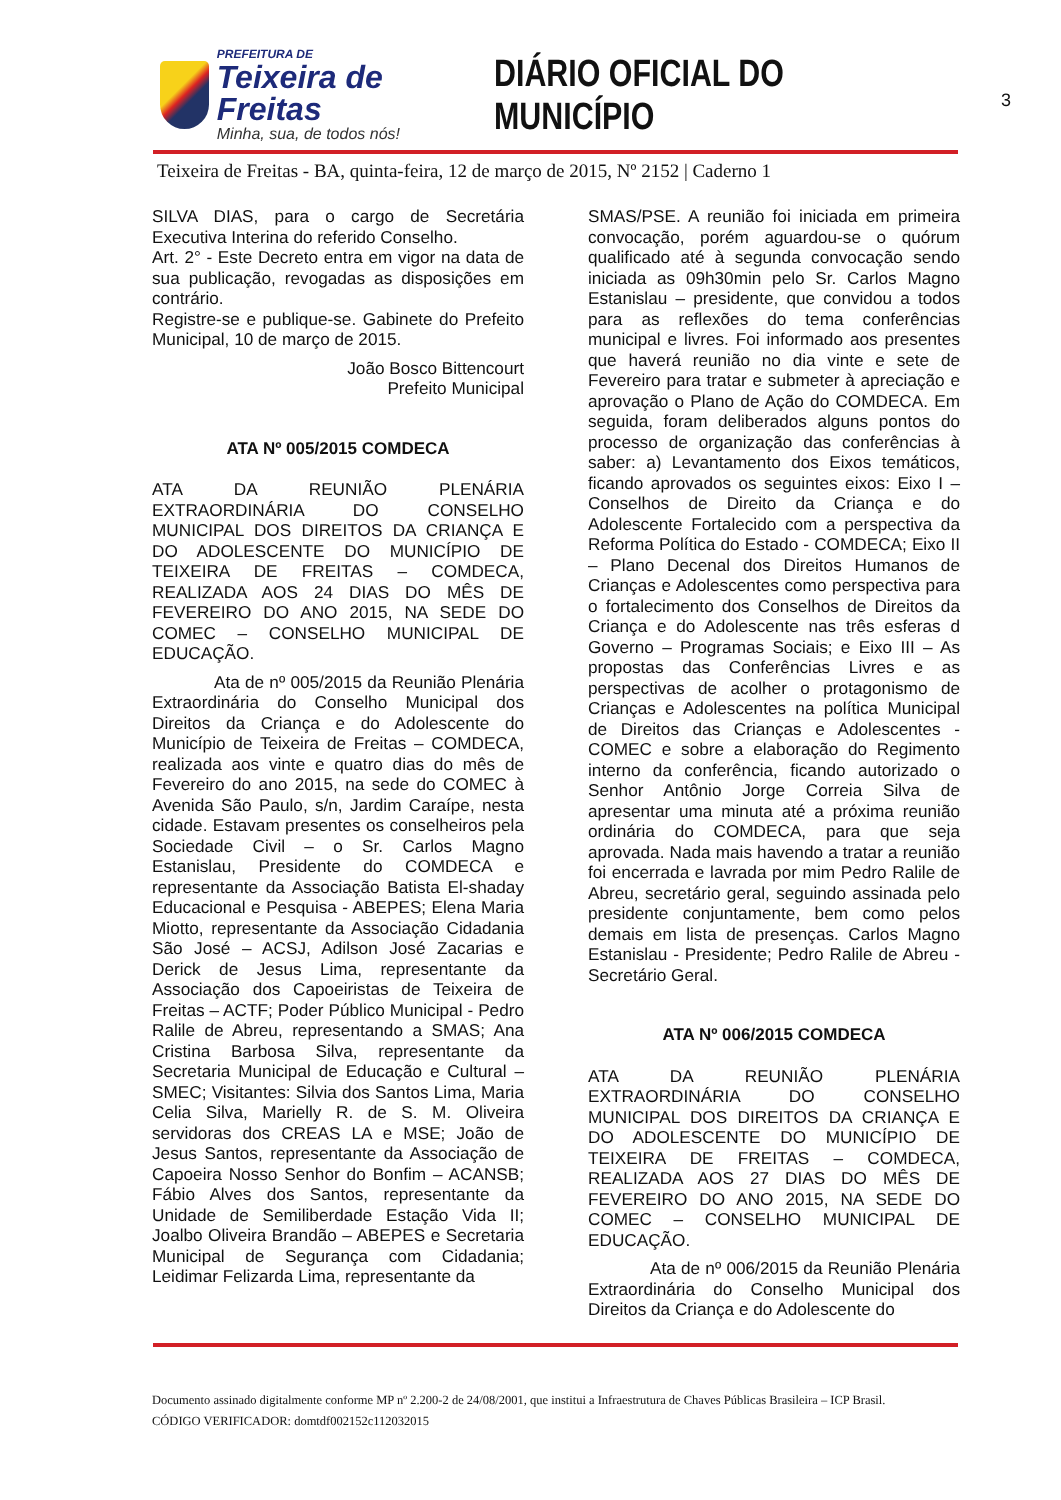PREFEITURA DE
Teixeira de Freitas
Minha, sua, de todos nós!
DIÁRIO OFICIAL DO MUNICÍPIO
3
Teixeira de Freitas - BA, quinta-feira, 12 de março de 2015, Nº 2152 | Caderno 1
SILVA DIAS, para o cargo de Secretária Executiva Interina do referido Conselho.
Art. 2° - Este Decreto entra em vigor na data de sua publicação, revogadas as disposições em contrário.
Registre-se e publique-se. Gabinete do Prefeito Municipal, 10 de março de 2015.
João Bosco Bittencourt
Prefeito Municipal
ATA Nº 005/2015 COMDECA
ATA DA REUNIÃO PLENÁRIA EXTRAORDINÁRIA DO CONSELHO MUNICIPAL DOS DIREITOS DA CRIANÇA E DO ADOLESCENTE DO MUNICÍPIO DE TEIXEIRA DE FREITAS – COMDECA, REALIZADA AOS 24 DIAS DO MÊS DE FEVEREIRO DO ANO 2015, NA SEDE DO COMEC – CONSELHO MUNICIPAL DE EDUCAÇÃO.
Ata de nº 005/2015 da Reunião Plenária Extraordinária do Conselho Municipal dos Direitos da Criança e do Adolescente do Município de Teixeira de Freitas – COMDECA, realizada aos vinte e quatro dias do mês de Fevereiro do ano 2015, na sede do COMEC à Avenida São Paulo, s/n, Jardim Caraípe, nesta cidade. Estavam presentes os conselheiros pela Sociedade Civil – o Sr. Carlos Magno Estanislau, Presidente do COMDECA e representante da Associação Batista El-shaday Educacional e Pesquisa - ABEPES; Elena Maria Miotto, representante da Associação Cidadania São José – ACSJ, Adilson José Zacarias e Derick de Jesus Lima, representante da Associação dos Capoeiristas de Teixeira de Freitas – ACTF; Poder Público Municipal - Pedro Ralile de Abreu, representando a SMAS; Ana Cristina Barbosa Silva, representante da Secretaria Municipal de Educação e Cultural – SMEC; Visitantes: Silvia dos Santos Lima, Maria Celia Silva, Marielly R. de S. M. Oliveira servidoras dos CREAS LA e MSE; João de Jesus Santos, representante da Associação de Capoeira Nosso Senhor do Bonfim – ACANSB; Fábio Alves dos Santos, representante da Unidade de Semiliberdade Estação Vida II; Joalbo Oliveira Brandão – ABEPES e Secretaria Municipal de Segurança com Cidadania; Leidimar Felizarda Lima, representante da
SMAS/PSE. A reunião foi iniciada em primeira convocação, porém aguardou-se o quórum qualificado até à segunda convocação sendo iniciada as 09h30min pelo Sr. Carlos Magno Estanislau – presidente, que convidou a todos para as reflexões do tema conferências municipal e livres. Foi informado aos presentes que haverá reunião no dia vinte e sete de Fevereiro para tratar e submeter à apreciação e aprovação o Plano de Ação do COMDECA. Em seguida, foram deliberados alguns pontos do processo de organização das conferências à saber: a) Levantamento dos Eixos temáticos, ficando aprovados os seguintes eixos: Eixo I – Conselhos de Direito da Criança e do Adolescente Fortalecido com a perspectiva da Reforma Política do Estado - COMDECA; Eixo II – Plano Decenal dos Direitos Humanos de Crianças e Adolescentes como perspectiva para o fortalecimento dos Conselhos de Direitos da Criança e do Adolescente nas três esferas d Governo – Programas Sociais; e Eixo III – As propostas das Conferências Livres e as perspectivas de acolher o protagonismo de Crianças e Adolescentes na política Municipal de Direitos das Crianças e Adolescentes - COMEC e sobre a elaboração do Regimento interno da conferência, ficando autorizado o Senhor Antônio Jorge Correia Silva de apresentar uma minuta até a próxima reunião ordinária do COMDECA, para que seja aprovada. Nada mais havendo a tratar a reunião foi encerrada e lavrada por mim Pedro Ralile de Abreu, secretário geral, seguindo assinada pelo presidente conjuntamente, bem como pelos demais em lista de presenças. Carlos Magno Estanislau - Presidente; Pedro Ralile de Abreu - Secretário Geral.
ATA Nº 006/2015 COMDECA
ATA DA REUNIÃO PLENÁRIA EXTRAORDINÁRIA DO CONSELHO MUNICIPAL DOS DIREITOS DA CRIANÇA E DO ADOLESCENTE DO MUNICÍPIO DE TEIXEIRA DE FREITAS – COMDECA, REALIZADA AOS 27 DIAS DO MÊS DE FEVEREIRO DO ANO 2015, NA SEDE DO COMEC – CONSELHO MUNICIPAL DE EDUCAÇÃO.
Ata de nº 006/2015 da Reunião Plenária Extraordinária do Conselho Municipal dos Direitos da Criança e do Adolescente do
Documento assinado digitalmente conforme MP nº 2.200-2 de 24/08/2001, que institui a Infraestrutura de Chaves Públicas Brasileira – ICP Brasil.
CÓDIGO VERIFICADOR: domtdf002152c112032015